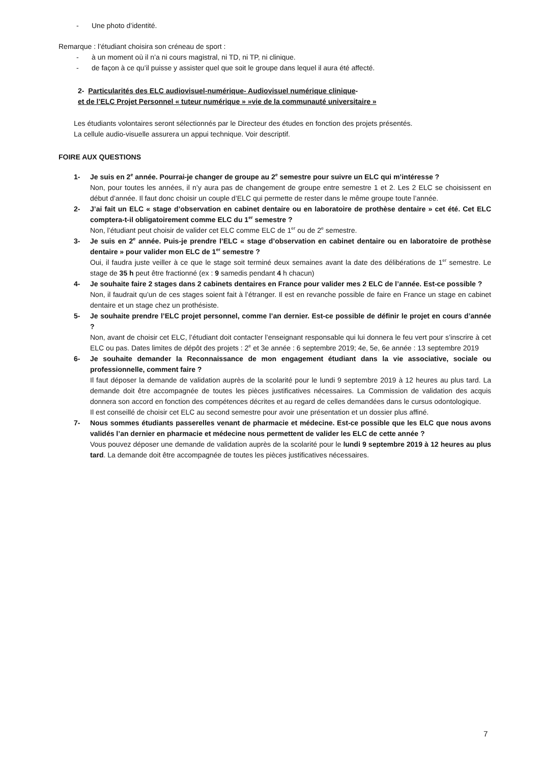- Une photo d’identité.
Remarque : l’étudiant choisira son créneau de sport :
- à un moment où il n’a ni cours magistral, ni TD, ni TP, ni clinique.
- de façon à ce qu’il puisse y assister quel que soit le groupe dans lequel il aura été affecté.
2- Particularités des ELC audiovisuel-numérique- Audiovisuel numérique clinique-
et de l’ELC Projet Personnel « tuteur numérique » »vie de la communauté universitaire »
Les étudiants volontaires seront sélectionnés par le Directeur des études en fonction des projets présentés.
La cellule audio-visuelle assurera un appui technique. Voir descriptif.
FOIRE AUX QUESTIONS
1- Je suis en 2<sup>e</sup> année. Pourrai-je changer de groupe au 2<sup>e</sup> semestre pour suivre un ELC qui m’intéresse ?
Non, pour toutes les années, il n’y aura pas de changement de groupe entre semestre 1 et 2. Les 2 ELC se choisissent en début d’année. Il faut donc choisir un couple d’ELC qui permette de rester dans le même groupe toute l’année.
2- J’ai fait un ELC « stage d’observation en cabinet dentaire ou en laboratoire de prothèse dentaire » cet été. Cet ELC comptera-t-il obligatoirement comme ELC du 1<sup>er</sup> semestre ?
Non, l’étudiant peut choisir de valider cet ELC comme ELC de 1<sup>er</sup> ou de 2<sup>e</sup> semestre.
3- Je suis en 2<sup>e</sup> année. Puis-je prendre l’ELC « stage d’observation en cabinet dentaire ou en laboratoire de prothèse dentaire » pour valider mon ELC de 1<sup>er</sup> semestre ?
Oui, il faudra juste veiller à ce que le stage soit terminé deux semaines avant la date des délibérations de 1<sup>er</sup> semestre. Le stage de 35 h peut être fractionné (ex : 9 samedis pendant 4 h chacun)
4- Je souhaite faire 2 stages dans 2 cabinets dentaires en France pour valider mes 2 ELC de l’année. Est-ce possible ?
Non, il faudrait qu’un de ces stages soient fait à l’étranger. Il est en revanche possible de faire en France un stage en cabinet dentaire et un stage chez un prothésiste.
5- Je souhaite prendre l’ELC projet personnel, comme l’an dernier. Est-ce possible de définir le projet en cours d’année ?
Non, avant de choisir cet ELC, l’étudiant doit contacter l’enseignant responsable qui lui donnera le feu vert pour s’inscrire à cet ELC ou pas. Dates limites de dépôt des projets : 2<sup>e</sup> et 3e année : 6 septembre 2019; 4e, 5e, 6e année : 13 septembre 2019
6- Je souhaite demander la Reconnaissance de mon engagement étudiant dans la vie associative, sociale ou professionnelle, comment faire ?
Il faut déposer la demande de validation auprès de la scolarité pour le lundi 9 septembre 2019 à 12 heures au plus tard. La demande doit être accompagnée de toutes les pièces justificatives nécessaires. La Commission de validation des acquis donnera son accord en fonction des compétences décrites et au regard de celles demandées dans le cursus odontologique.
Il est conseillé de choisir cet ELC au second semestre pour avoir une présentation et un dossier plus affiné.
7- Nous sommes étudiants passerelles venant de pharmacie et médecine. Est-ce possible que les ELC que nous avons validés l’an dernier en pharmacie et médecine nous permettent de valider les ELC de cette année ?
Vous pouvez déposer une demande de validation auprès de la scolarité pour le lundi 9 septembre 2019 à 12 heures au plus tard. La demande doit être accompagnée de toutes les pièces justificatives nécessaires.
7